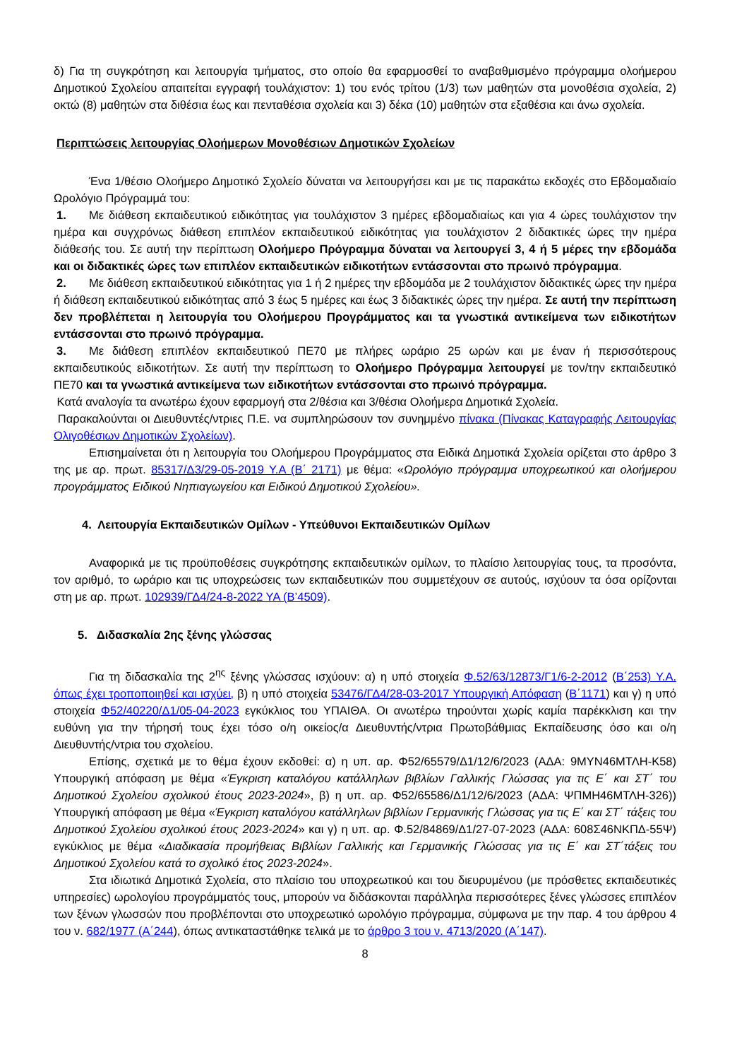δ) Για τη συγκρότηση και λειτουργία τμήματος, στο οποίο θα εφαρμοσθεί το αναβαθμισμένο πρόγραμμα ολοήμερου Δημοτικού Σχολείου απαιτείται εγγραφή τουλάχιστον: 1) του ενός τρίτου (1/3) των μαθητών στα μονοθέσια σχολεία, 2) οκτώ (8) μαθητών στα διθέσια έως και πενταθέσια σχολεία και 3) δέκα (10) μαθητών στα εξαθέσια και άνω σχολεία.
Περιπτώσεις λειτουργίας Ολοήμερων Μονοθέσιων Δημοτικών Σχολείων
Ένα 1/θέσιο Ολοήμερο Δημοτικό Σχολείο δύναται να λειτουργήσει και με τις παρακάτω εκδοχές στο Εβδομαδιαίο Ωρολόγιο Πρόγραμμά του:
1. Με διάθεση εκπαιδευτικού ειδικότητας για τουλάχιστον 3 ημέρες εβδομαδιαίως και για 4 ώρες τουλάχιστον την ημέρα και συγχρόνως διάθεση επιπλέον εκπαιδευτικού ειδικότητας για τουλάχιστον 2 διδακτικές ώρες την ημέρα διάθεσής του. Σε αυτή την περίπτωση Ολοήμερο Πρόγραμμα δύναται να λειτουργεί 3, 4 ή 5 μέρες την εβδομάδα και οι διδακτικές ώρες των επιπλέον εκπαιδευτικών ειδικοτήτων εντάσσονται στο πρωινό πρόγραμμα.
2. Με διάθεση εκπαιδευτικού ειδικότητας για 1 ή 2 ημέρες την εβδομάδα με 2 τουλάχιστον διδακτικές ώρες την ημέρα ή διάθεση εκπαιδευτικού ειδικότητας από 3 έως 5 ημέρες και έως 3 διδακτικές ώρες την ημέρα. Σε αυτή την περίπτωση δεν προβλέπεται η λειτουργία του Ολοήμερου Προγράμματος και τα γνωστικά αντικείμενα των ειδικοτήτων εντάσσονται στο πρωινό πρόγραμμα.
3. Με διάθεση επιπλέον εκπαιδευτικού ΠΕ70 με πλήρες ωράριο 25 ωρών και με έναν ή περισσότερους εκπαιδευτικούς ειδικοτήτων. Σε αυτή την περίπτωση το Ολοήμερο Πρόγραμμα λειτουργεί με τον/την εκπαιδευτικό ΠΕ70 και τα γνωστικά αντικείμενα των ειδικοτήτων εντάσσονται στο πρωινό πρόγραμμα.
Κατά αναλογία τα ανωτέρω έχουν εφαρμογή στα 2/θέσια και 3/θέσια Ολοήμερα Δημοτικά Σχολεία.
Παρακαλούνται οι Διευθυντές/ντριες Π.Ε. να συμπληρώσουν τον συνημμένο πίνακα (Πίνακας Καταγραφής Λειτουργίας Ολιγοθέσιων Δημοτικών Σχολείων).
Επισημαίνεται ότι η λειτουργία του Ολοήμερου Προγράμματος στα Ειδικά Δημοτικά Σχολεία ορίζεται στο άρθρο 3 της με αρ. πρωτ. 85317/Δ3/29-05-2019 Υ.Α (Β΄ 2171) με θέμα: «Ωρολόγιο πρόγραμμα υποχρεωτικού και ολοήμερου προγράμματος Ειδικού Νηπιαγωγείου και Ειδικού Δημοτικού Σχολείου».
4. Λειτουργία Εκπαιδευτικών Ομίλων - Υπεύθυνοι Εκπαιδευτικών Ομίλων
Αναφορικά με τις προϋποθέσεις συγκρότησης εκπαιδευτικών ομίλων, το πλαίσιο λειτουργίας τους, τα προσόντα, τον αριθμό, το ωράριο και τις υποχρεώσεις των εκπαιδευτικών που συμμετέχουν σε αυτούς, ισχύουν τα όσα ορίζονται στη με αρ. πρωτ. 102939/ΓΔ4/24-8-2022 ΥΑ (Β’4509).
5. Διδασκαλία 2ης ξένης γλώσσας
Για τη διδασκαλία της 2<sup>ης</sup> ξένης γλώσσας ισχύουν: α) η υπό στοιχεία Φ.52/63/12873/Γ1/6-2-2012 (Β΄253) Υ.Α. όπως έχει τροποποιηθεί και ισχύει, β) η υπό στοιχεία 53476/ΓΔ4/28-03-2017 Υπουργική Απόφαση (Β΄1171) και γ) η υπό στοιχεία Φ52/40220/Δ1/05-04-2023 εγκύκλιος του ΥΠΑΙΘΑ. Οι ανωτέρω τηρούνται χωρίς καμία παρέκκλιση και την ευθύνη για την τήρησή τους έχει τόσο ο/η οικείος/α Διευθυντής/ντρια Πρωτοβάθμιας Εκπαίδευσης όσο και ο/η Διευθυντής/ντρια του σχολείου.
Επίσης, σχετικά με το θέμα έχουν εκδοθεί: α) η υπ. αρ. Φ52/65579/Δ1/12/6/2023 (ΑΔΑ: 9ΜΥΝ46ΜΤΛΗ-Κ58) Υπουργική απόφαση με θέμα «Έγκριση καταλόγου κατάλληλων βιβλίων Γαλλικής Γλώσσας για τις Ε΄ και ΣΤ΄ του Δημοτικού Σχολείου σχολικού έτους 2023-2024», β) η υπ. αρ. Φ52/65586/Δ1/12/6/2023 (ΑΔΑ: ΨΠΜΗ46ΜΤΛΗ-326)) Υπουργική απόφαση με θέμα «Έγκριση καταλόγου κατάλληλων βιβλίων Γερμανικής Γλώσσας για τις Ε΄ και ΣΤ΄ τάξεις του Δημοτικού Σχολείου σχολικού έτους 2023-2024» και γ) η υπ. αρ. Φ.52/84869/Δ1/27-07-2023 (ΑΔΑ: 608Σ46ΝΚΠΔ-55Ψ) εγκύκλιος με θέμα «Διαδικασία προμήθειας Βιβλίων Γαλλικής και Γερμανικής Γλώσσας για τις Ε΄ και ΣΤ΄τάξεις του Δημοτικού Σχολείου κατά το σχολικό έτος 2023-2024».
Στα ιδιωτικά Δημοτικά Σχολεία, στο πλαίσιο του υποχρεωτικού και του διευρυμένου (με πρόσθετες εκπαιδευτικές υπηρεσίες) ωρολογίου προγράμματός τους, μπορούν να διδάσκονται παράλληλα περισσότερες ξένες γλώσσες επιπλέον των ξένων γλωσσών που προβλέπονται στο υποχρεωτικό ωρολόγιο πρόγραμμα, σύμφωνα με την παρ. 4 του άρθρου 4 του ν. 682/1977 (Α΄244), όπως αντικαταστάθηκε τελικά με το άρθρο 3 του ν. 4713/2020 (Α΄147).
8